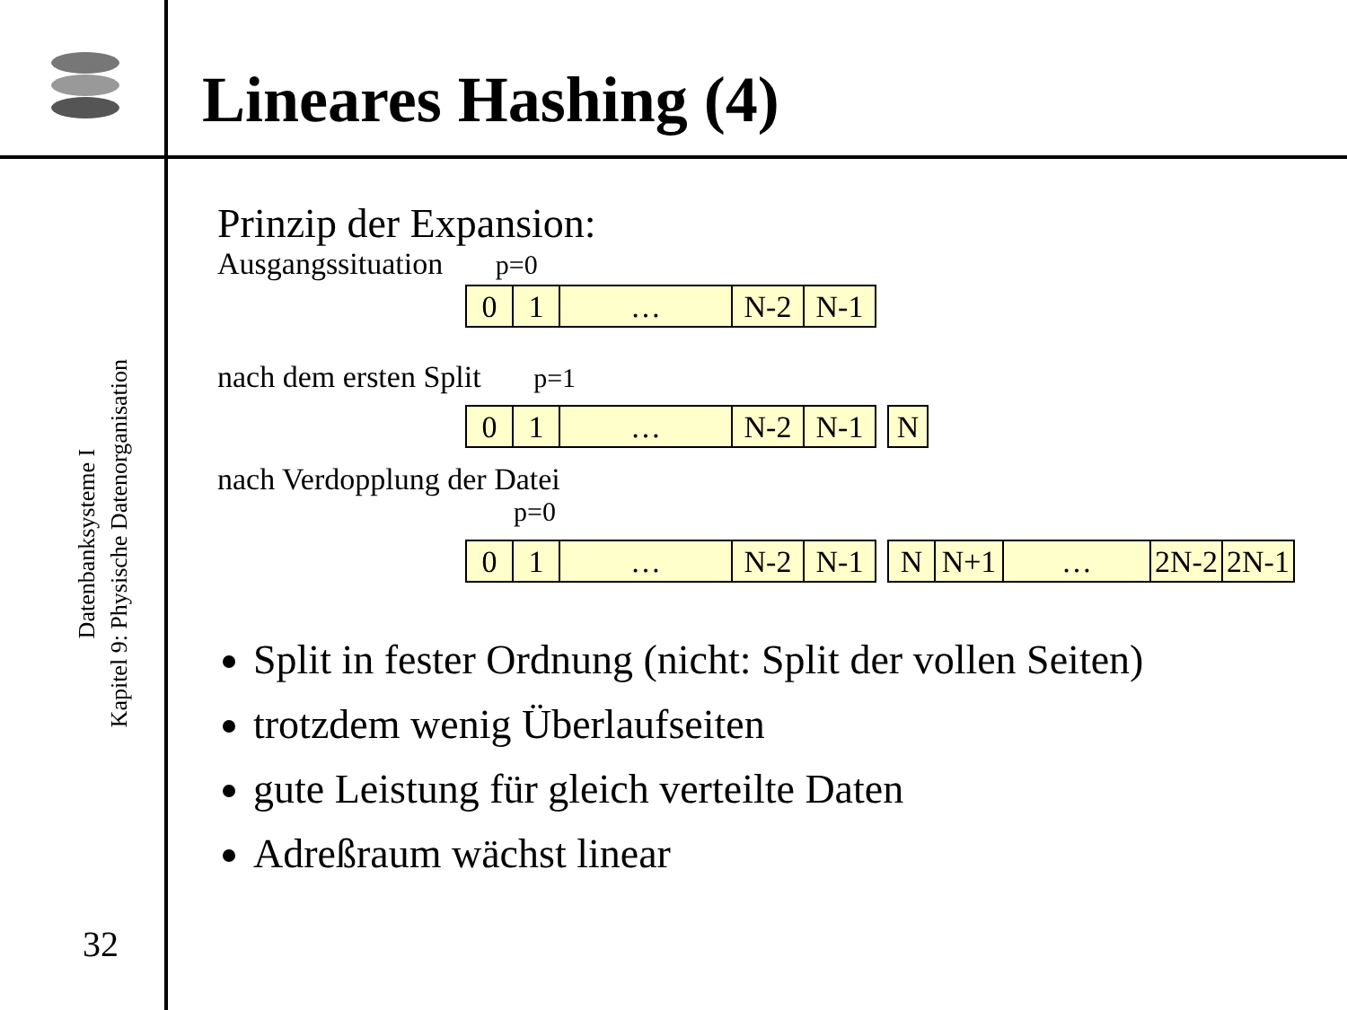Lineares Hashing (4)
Datenbanksysteme I
Kapitel 9: Physische Datenorganisation
32
Prinzip der Expansion:
Ausgangssituation p=0
0 1 … N-2 N-1
nach dem ersten Split p=1
0 1 … N-2 N-1 N
nach Verdopplung der Datei
p=0
0 1 … N-2 N-1 N N+1 … 2N-2
2N-1
Split in fester Ordnung (nicht: Split der vollen Seiten)
trotzdem wenig Überlaufseiten
gute Leistung für gleich verteilte Daten
Adreßraum wächst linear